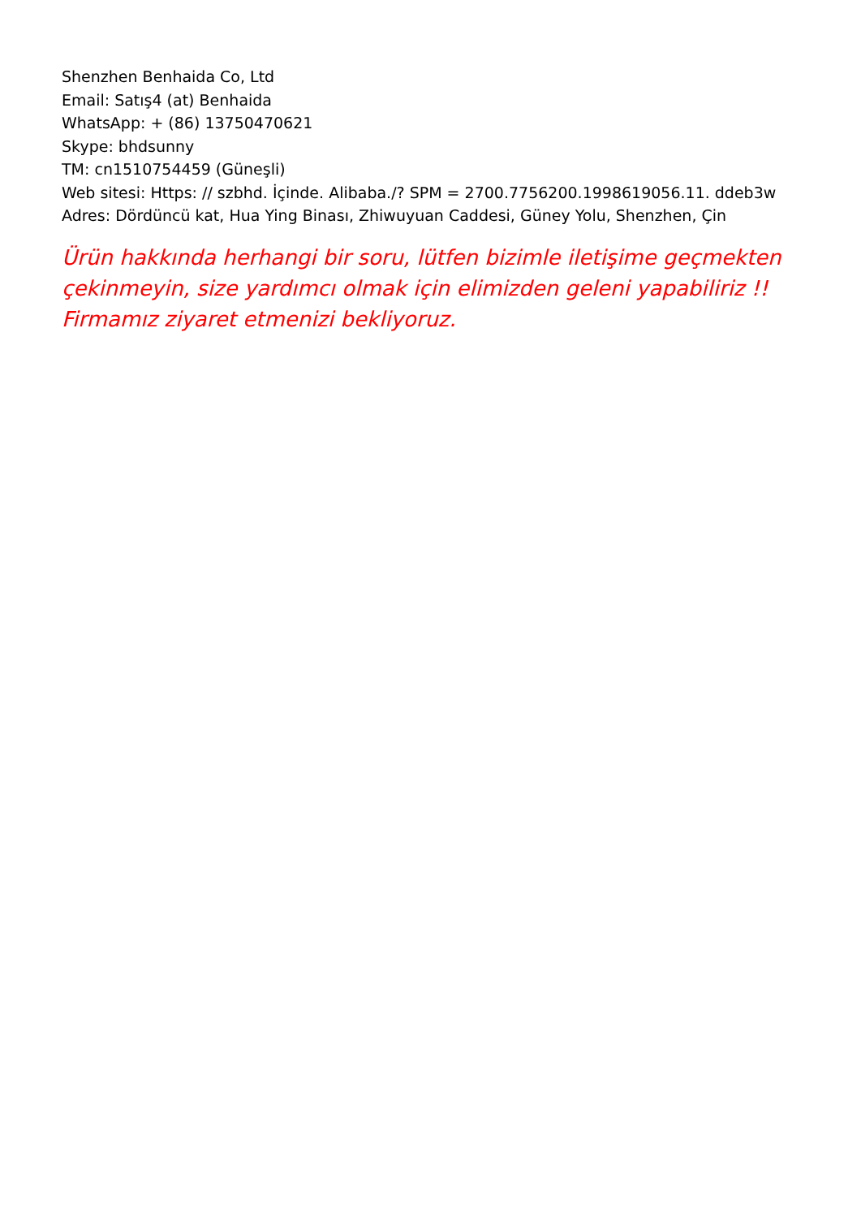Shenzhen Benhaida Co, Ltd
Email: Satış4 (at) Benhaida
WhatsApp: + (86) 13750470621
Skype: bhdsunny
TM: cn1510754459 (Güneşli)
Web sitesi: Https: // szbhd. İçinde. Alibaba./? SPM = 2700.7756200.1998619056.11. ddeb3w
Adres: Dördüncü kat, Hua Ying Binası, Zhiwuyuan Caddesi, Güney Yolu, Shenzhen, Çin
Ürün hakkında herhangi bir soru, lütfen bizimle iletişime geçmekten çekinmeyin, size yardımcı olmak için elimizden geleni yapabiliriz !! Firmamız ziyaret etmenizi bekliyoruz.